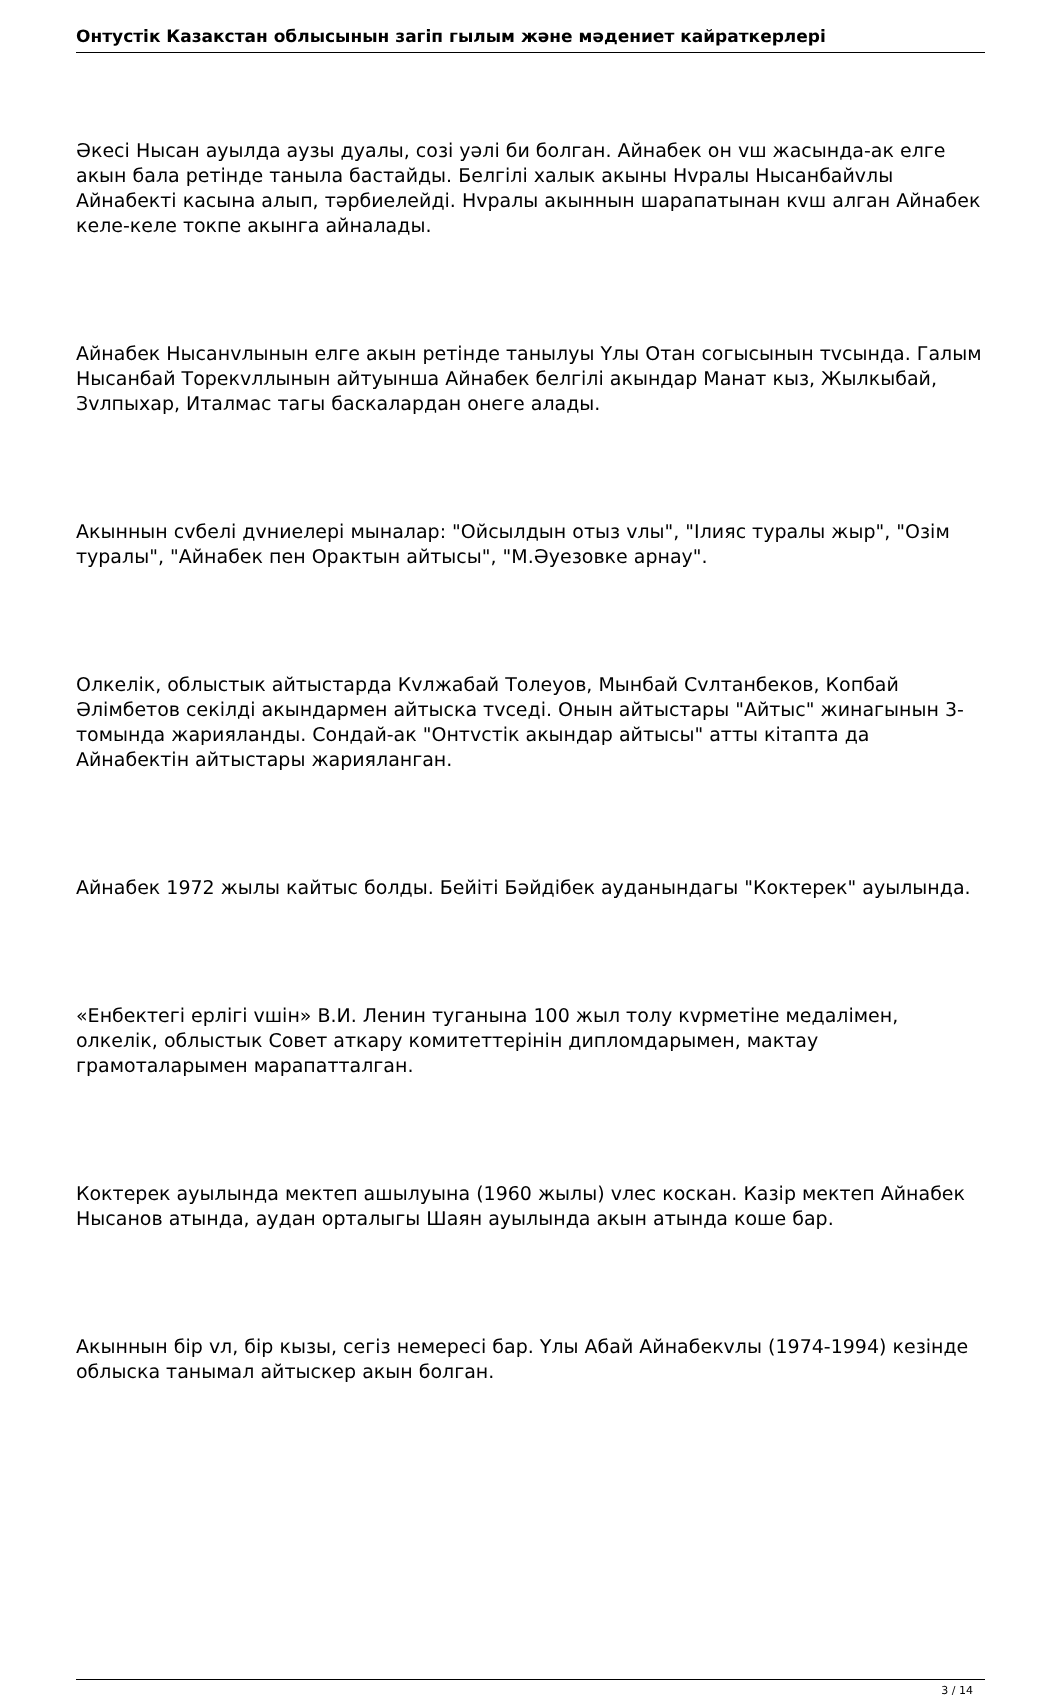Онтустік Казакстан облысынын загіп гылым жəне мəдениет кайраткерлері
Əкесі Нысан ауылда аузы дуалы, созі уəлі би болган. Айнабек он vш жасында-ак елге акын бала ретінде таныла бастайды. Белгілі халык акыны Нvралы Нысанбайvлы Айнабекті касына алып, тəрбиелейді. Нvралы акыннын шарапатынан кvш алган Айнабек келе-келе токпе акынга айналады.
Айнабек Нысанvлынын елге акын ретінде танылуы Yлы Отан согысынын тvсында. Галым Нысанбай Торекvллынын айтуынша Айнабек белгілі акындар Манат кыз, Жылкыбай, Зvлпыхар, Италмас тагы баскалардан онеге алады.
Акыннын сvбелі дvниелері мыналар: "Ойсылдын отыз vлы", "Ілияс туралы жыр", "Озім туралы", "Айнабек пен Оpактын айтысы", "М.Əуезовке арнау".
Олкелік, облыстык айтыстарда Кvлжабай Толеуов, Мынбай Сvлтанбеков, Копбай Əлімбетов секілді акындармен айтыска тvседі. Онын айтыстары "Айтыс" жинагынын 3-томында жарияланды. Сондай-ак "Онтvстік акындар айтысы" атты кітапта да Айнабектін айтыстары жарияланган.
Айнабек 1972 жылы кайтыс болды. Бейіті Бəйдібек ауданындагы "Коктерек" ауылында.
«Енбектегі ерлігі vшін» В.И. Ленин туганына 100 жыл толу кvрметіне медалімен, олкелік, облыстык Совет аткару комитеттерінін дипломдарымен, мактау грамоталарымен марапатталган.
Коктерек ауылында мектеп ашылуына (1960 жылы) vлес коскан. Казір мектеп Айнабек Нысанов атында, аудан орталыгы Шаян ауылында акын атында коше бар.
Акыннын бір vл, бір кызы, сегіз немересі бар. Yлы Абай Айнабекvлы (1974-1994) кезінде облыска танымал айтыскер акын болган.
3 / 14